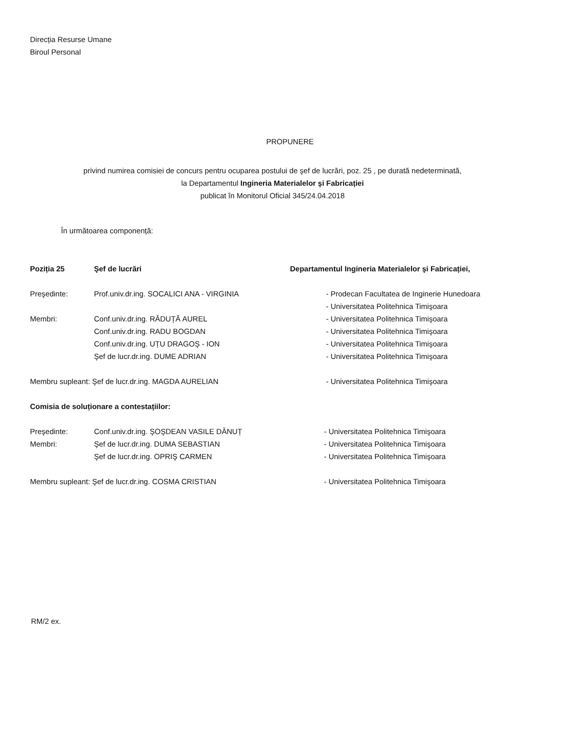Direcția Resurse Umane
Biroul Personal
PROPUNERE
privind numirea comisiei de concurs pentru ocuparea postului de şef de lucrări, poz. 25 , pe durată nedeterminată,
la Departamentul Ingineria Materialelor şi Fabricației
publicat în Monitorul Oficial 345/24.04.2018
În următoarea componență:
| Poziția 25 | Şef de lucrări | Departamentul Ingineria Materialelor şi Fabricației, |
| Preşedinte: | Prof.univ.dr.ing. SOCALICI ANA - VIRGINIA | - Prodecan Facultatea de Inginerie Hunedoara |
| | | - Universitatea Politehnica Timişoara |
| Membri: | Conf.univ.dr.ing. RĂDUȚĂ AUREL | - Universitatea Politehnica Timişoara |
| | Conf.univ.dr.ing. RADU BOGDAN | - Universitatea Politehnica Timişoara |
| | Conf.univ.dr.ing. UȚU DRAGOŞ - ION | - Universitatea Politehnica Timişoara |
| | Şef de lucr.dr.ing. DUME ADRIAN | - Universitatea Politehnica Timişoara |
| Membru supleant: Şef de lucr.dr.ing. MAGDA AURELIAN | | - Universitatea Politehnica Timişoara |
| Comisia de soluționare a contestațiilor: | | |
| Preşedinte: | Conf.univ.dr.ing. ŞOŞDEAN VASILE DĂNUȚ | - Universitatea Politehnica Timişoara |
| Membri: | Şef de lucr.dr.ing. DUMA SEBASTIAN | - Universitatea Politehnica Timişoara |
| | Şef de lucr.dr.ing. OPRIŞ CARMEN | - Universitatea Politehnica Timişoara |
| Membru supleant: Şef de lucr.dr.ing. COSMA CRISTIAN | | - Universitatea Politehnica Timişoara |
RM/2 ex.